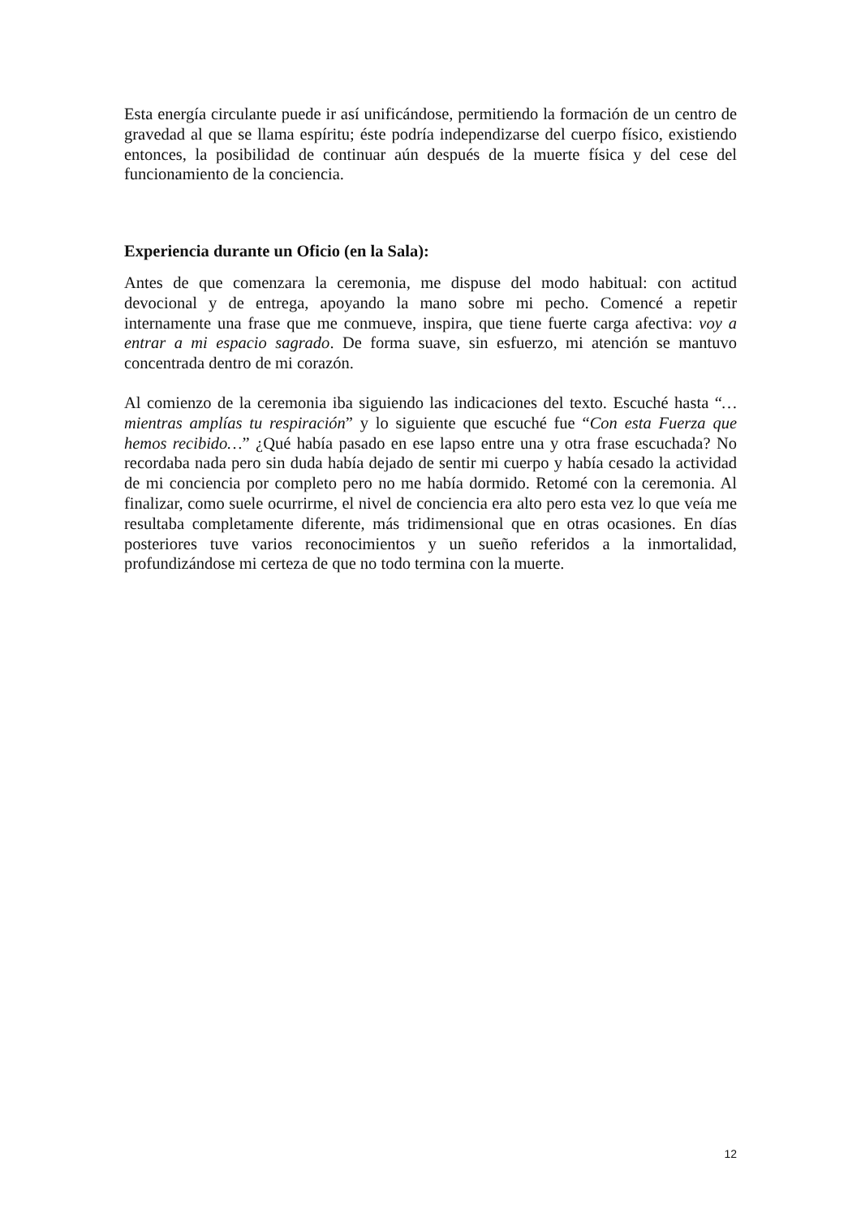Esta energía circulante puede ir así unificándose, permitiendo la formación de un centro de gravedad al que se llama espíritu; éste podría independizarse del cuerpo físico, existiendo entonces, la posibilidad de continuar aún después de la muerte física y del cese del funcionamiento de la conciencia.
Experiencia durante un Oficio (en la Sala):
Antes de que comenzara la ceremonia, me dispuse del modo habitual: con actitud devocional y de entrega, apoyando la mano sobre mi pecho. Comencé a repetir internamente una frase que me conmueve, inspira, que tiene fuerte carga afectiva: voy a entrar a mi espacio sagrado. De forma suave, sin esfuerzo, mi atención se mantuvo concentrada dentro de mi corazón.
Al comienzo de la ceremonia iba siguiendo las indicaciones del texto. Escuché hasta “… mientras amplías tu respiración” y lo siguiente que escuché fue “Con esta Fuerza que hemos recibido…” ¿Qué había pasado en ese lapso entre una y otra frase escuchada? No recordaba nada pero sin duda había dejado de sentir mi cuerpo y había cesado la actividad de mi conciencia por completo pero no me había dormido. Retomé con la ceremonia. Al finalizar, como suele ocurrirme, el nivel de conciencia era alto pero esta vez lo que veía me resultaba completamente diferente, más tridimensional que en otras ocasiones. En días posteriores tuve varios reconocimientos y un sueño referidos a la inmortalidad, profundizándose mi certeza de que no todo termina con la muerte.
12